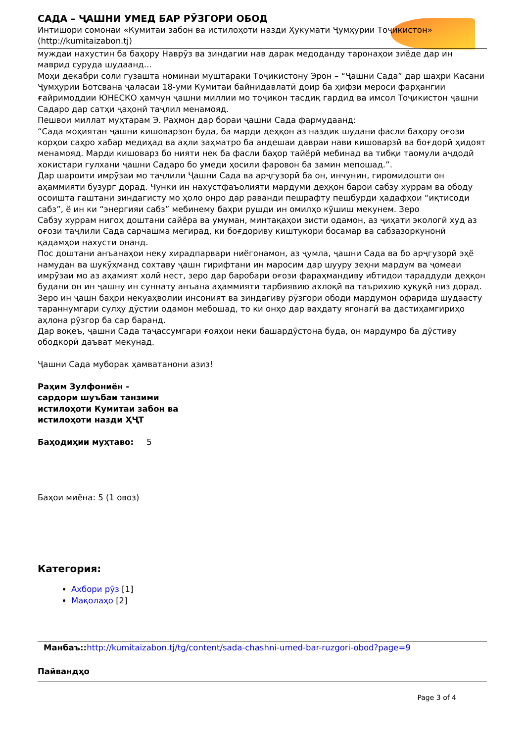САДА – ҶАШНИ УМЕД БАР РӮЗГОРИ ОБОД
Интишори сомонаи «Кумитаи забон ва истилоҳоти назди Ҳукумати Ҷумҳурии Тоҷикистон» (http://kumitaizabon.tj)
муждаи нахустин ба баҳору Наврӯз ва зиндагии нав дарак медоданду таронаҳои зиёде дар ин маврид суруда шудаанд...
Моҳи декабри соли гузашта номинаи муштараки Тоҷикистону Эрон – “Ҷашни Сада” дар шаҳри Касани Ҷумҳурии Ботсвана ҷаласаи 18-уми Кумитаи байнидавлатӣ доир ба ҳифзи мероси фарҳангии ғайримоддии ЮНЕСКО ҳамчун ҷашни миллии мо тоҷикон тасдиқ гардид ва имсол Тоҷикистон ҷашни Садаро дар сатҳи ҷаҳонӣ таҷлил менамояд.
Пешвои миллат муҳтарам Э. Раҳмон дар бораи ҷашни Сада фармудаанд:
“Сада моҳиятан ҷашни кишоварзон буда, ба марди деҳқон аз наздик шудани фасли баҳору оғози корҳои саҳро хабар медиҳад ва аҳли заҳматро ба андешаи давраи нави кишоварзӣ ва боғдорӣ ҳидоят менамояд. Марди кишоварз бо нияти нек ба фасли баҳор тайёрӣ мебинад ва тибқи таомули аҷдодӣ хокистари гулхани ҷашни Садаро бо умеди ҳосили фаровон ба замин мепошад.”.
Дар шароити имрӯзаи мо таҷлили Ҷашни Сада ва арҷгузорӣ ба он, инчунин, гиромидошти он аҳаммияти бузург дорад. Чунки ин нахустфаъолияти мардуми деҳқон барои сабзу хуррам ва ободу осоишта гаштани зиндагисту мо ҳоло онро дар раванди пешрафту пешбурди ҳадафҳои “иқтисоди сабз”, ё ин ки “энергияи сабз” мебинему баҳри рушди ин омилҳо кӯшиш мекунем. Зеро
Сабзу хуррам нигоҳ доштани сайёра ва умуман, минтақаҳои зисти одамон, аз ҷиҳати экологӣ худ аз оғози таҷлили Сада сарчашма мегирад, ки боғдориву киштукори босамар ва сабзазоркунонӣ қадамҳои нахусти онанд.
Пос доштани анъанаҳои неку хирадпарвари ниёгонамон, аз ҷумла, ҷашни Сада ва бо арҷгузорӣ эҳё намудан ва шукӯҳманд сохтаву ҷашн гирифтани ин маросим дар шууру зеҳни мардум ва ҷомеаи имрӯзаи мо аз аҳамият холӣ нест, зеро дар баробари оғози фараҳмандиву ибтидои тараддуди деҳқон будани он ин ҷашну ин суннату анъана аҳаммияти тарбиявию ахлоқӣ ва таърихию ҳуқуқӣ низ дорад. Зеро ин ҷашн баҳри некуаҳволии инсоният ва зиндагиву рӯзгори ободи мардумон офарида шудаасту тараннумгари сулҳу дӯстии одамон мебошад, то ки онҳо дар ваҳдату ягонагӣ ва дастиҳамгириҳо аҳлона рӯзгор ба сар баранд.
Дар воқеъ, ҷашни Сада таҷассумгари ғояҳои неки башардӯстона буда, он мардумро ба дӯстиву ободкорӣ даъват мекунад.
Ҷашни Сада муборак ҳамватанони азиз!
Раҳим Зулфониён -
сардори шуъбаи танзими
истилоҳоти Кумитаи забон ва
истилоҳоти назди ҲҶТ
Баҳодиҳии муҳтаво: 5
Баҳои миёна: 5 (1 овоз)
Категория:
Ахбори рӯз [1]
Мақолаҳо [2]
Манбаъ:: http://kumitaizabon.tj/tg/content/sada-chashni-umed-bar-ruzgori-obod?page=9
Пайвандҳо
Page 3 of 4